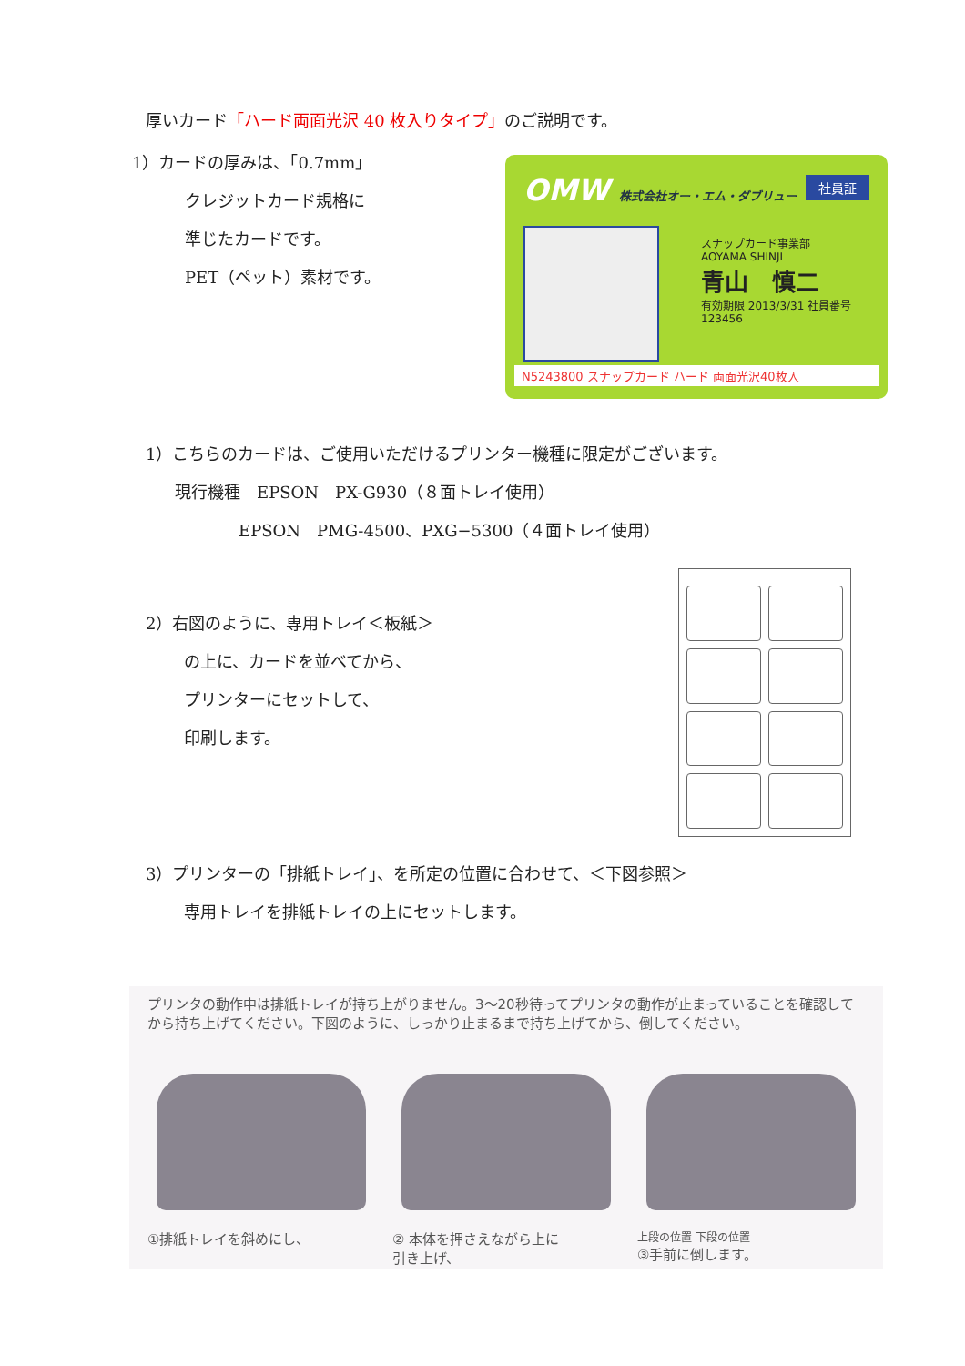厚いカード「ハード両面光沢 40 枚入りタイプ」のご説明です。
1）カードの厚みは、「0.7mm」
クレジットカード規格に
準じたカードです。
PET（ペット）素材です。
OMW 株式会社オー・エム・ダブリュー
社員証
スナップカード事業部
AOYAMA SHINJI
青山　慎二
有効期限 2013/3/31 社員番号 123456
N5243800 スナップカード ハード 両面光沢40枚入
1）こちらのカードは、ご使用いただけるプリンター機種に限定がございます。
現行機種　EPSON　PX-G930（８面トレイ使用）
EPSON　PMG-4500、PXG−5300（４面トレイ使用）
2）右図のように、専用トレイ＜板紙＞
の上に、カードを並べてから、
プリンターにセットして、
印刷します。
3）プリンターの「排紙トレイ」、を所定の位置に合わせて、＜下図参照＞
専用トレイを排紙トレイの上にセットします。
プリンタの動作中は排紙トレイが持ち上がりません。3～20秒待ってプリンタの動作が止まっていることを確認してから持ち上げてください。下図のように、しっかり止まるまで持ち上げてから、倒してください。
①排紙トレイを斜めにし、 ② 本体を押さえながら上に
引き上げ、
上段の位置 下段の位置
③手前に倒します。